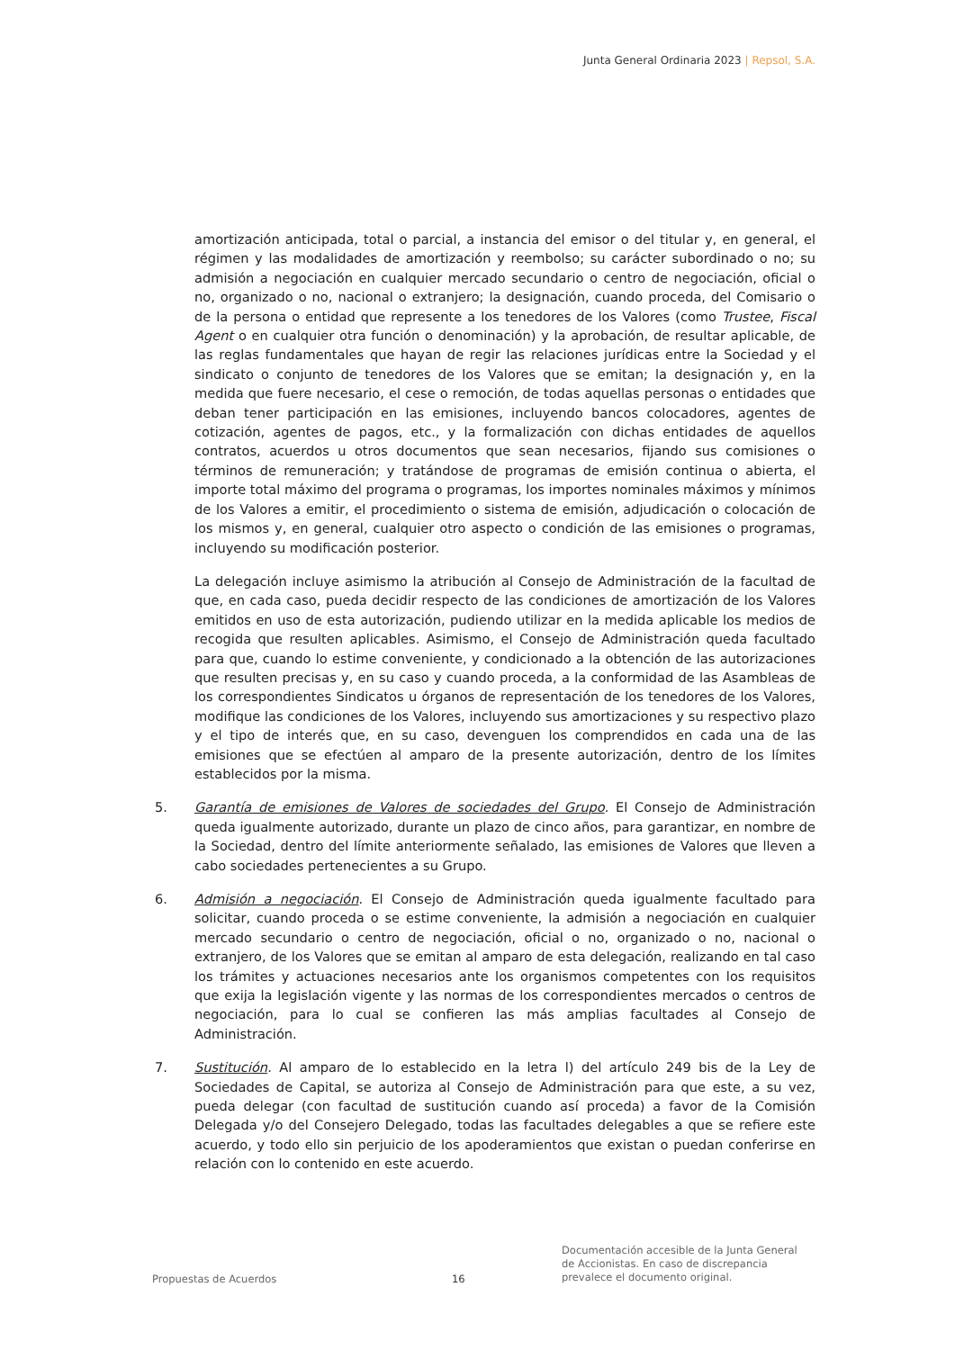Junta General Ordinaria 2023 | Repsol, S.A.
amortización anticipada, total o parcial, a instancia del emisor o del titular y, en general, el régimen y las modalidades de amortización y reembolso; su carácter subordinado o no; su admisión a negociación en cualquier mercado secundario o centro de negociación, oficial o no, organizado o no, nacional o extranjero; la designación, cuando proceda, del Comisario o de la persona o entidad que represente a los tenedores de los Valores (como Trustee, Fiscal Agent o en cualquier otra función o denominación) y la aprobación, de resultar aplicable, de las reglas fundamentales que hayan de regir las relaciones jurídicas entre la Sociedad y el sindicato o conjunto de tenedores de los Valores que se emitan; la designación y, en la medida que fuere necesario, el cese o remoción, de todas aquellas personas o entidades que deban tener participación en las emisiones, incluyendo bancos colocadores, agentes de cotización, agentes de pagos, etc., y la formalización con dichas entidades de aquellos contratos, acuerdos u otros documentos que sean necesarios, fijando sus comisiones o términos de remuneración; y tratándose de programas de emisión continua o abierta, el importe total máximo del programa o programas, los importes nominales máximos y mínimos de los Valores a emitir, el procedimiento o sistema de emisión, adjudicación o colocación de los mismos y, en general, cualquier otro aspecto o condición de las emisiones o programas, incluyendo su modificación posterior.
La delegación incluye asimismo la atribución al Consejo de Administración de la facultad de que, en cada caso, pueda decidir respecto de las condiciones de amortización de los Valores emitidos en uso de esta autorización, pudiendo utilizar en la medida aplicable los medios de recogida que resulten aplicables. Asimismo, el Consejo de Administración queda facultado para que, cuando lo estime conveniente, y condicionado a la obtención de las autorizaciones que resulten precisas y, en su caso y cuando proceda, a la conformidad de las Asambleas de los correspondientes Sindicatos u órganos de representación de los tenedores de los Valores, modifique las condiciones de los Valores, incluyendo sus amortizaciones y su respectivo plazo y el tipo de interés que, en su caso, devenguen los comprendidos en cada una de las emisiones que se efectúen al amparo de la presente autorización, dentro de los límites establecidos por la misma.
5. Garantía de emisiones de Valores de sociedades del Grupo. El Consejo de Administración queda igualmente autorizado, durante un plazo de cinco años, para garantizar, en nombre de la Sociedad, dentro del límite anteriormente señalado, las emisiones de Valores que lleven a cabo sociedades pertenecientes a su Grupo.
6. Admisión a negociación. El Consejo de Administración queda igualmente facultado para solicitar, cuando proceda o se estime conveniente, la admisión a negociación en cualquier mercado secundario o centro de negociación, oficial o no, organizado o no, nacional o extranjero, de los Valores que se emitan al amparo de esta delegación, realizando en tal caso los trámites y actuaciones necesarios ante los organismos competentes con los requisitos que exija la legislación vigente y las normas de los correspondientes mercados o centros de negociación, para lo cual se confieren las más amplias facultades al Consejo de Administración.
7. Sustitución. Al amparo de lo establecido en la letra l) del artículo 249 bis de la Ley de Sociedades de Capital, se autoriza al Consejo de Administración para que este, a su vez, pueda delegar (con facultad de sustitución cuando así proceda) a favor de la Comisión Delegada y/o del Consejero Delegado, todas las facultades delegables a que se refiere este acuerdo, y todo ello sin perjuicio de los apoderamientos que existan o puedan conferirse en relación con lo contenido en este acuerdo.
Propuestas de Acuerdos 16
Documentación accesible de la Junta General
de Accionistas. En caso de discrepancia
prevalece el documento original.